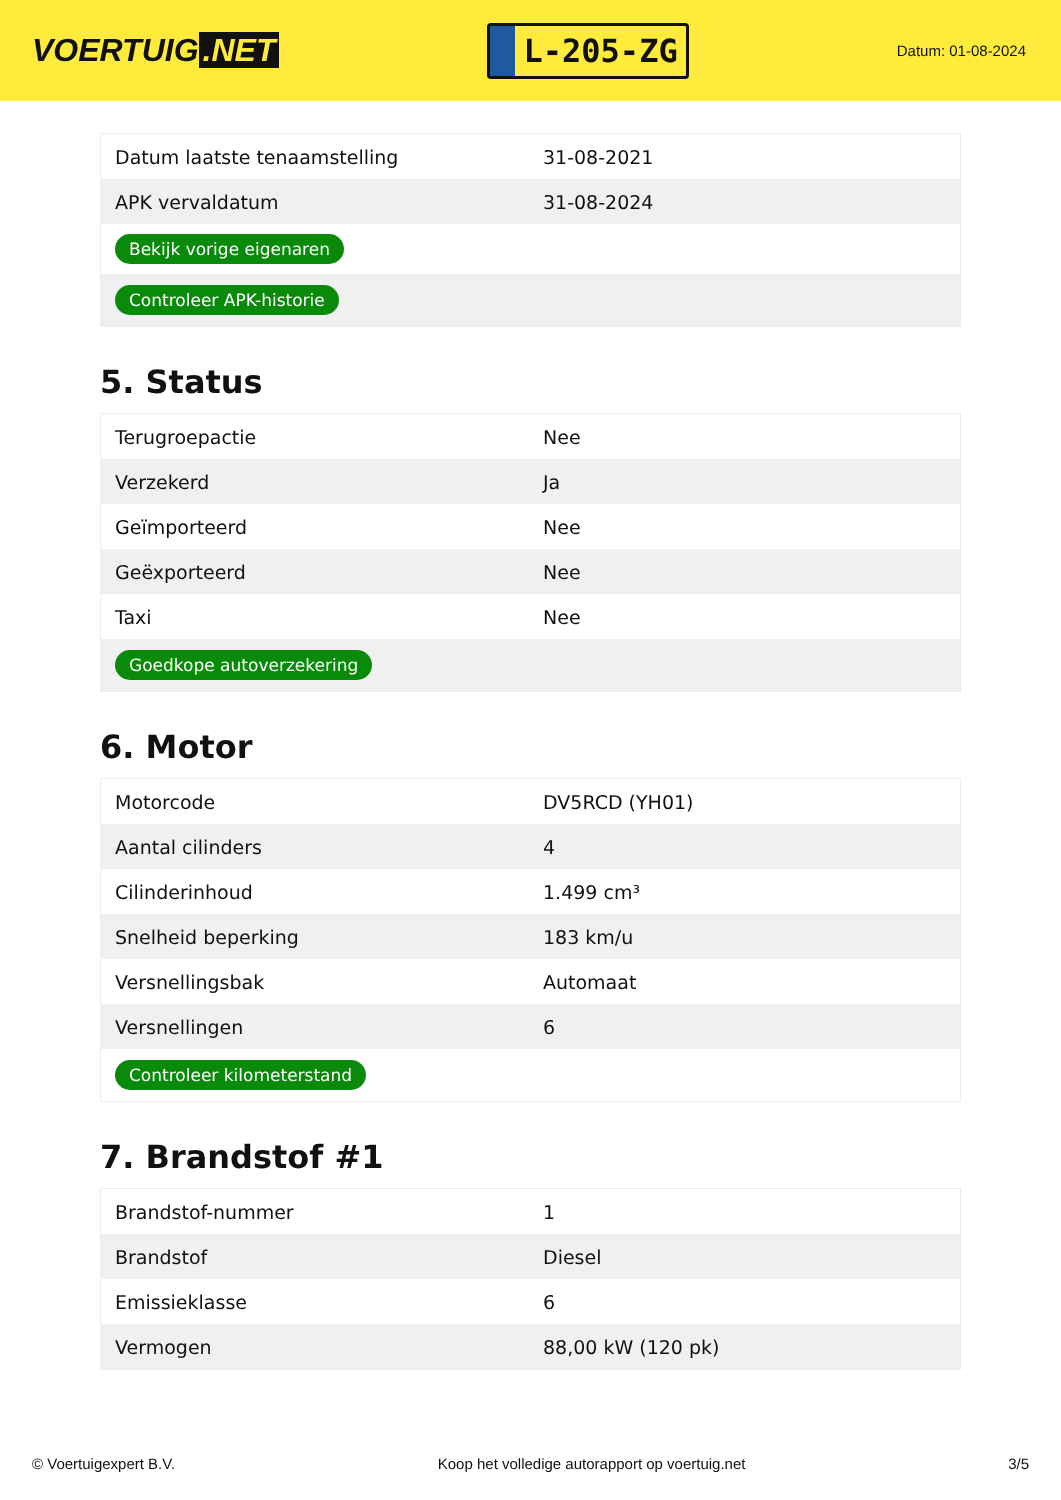VOERTUIG.NET
L-205-ZG
Datum: 01-08-2024
| Datum laatste tenaamstelling | 31-08-2021 |
| APK vervaldatum | 31-08-2024 |
| Bekijk vorige eigenaren | |
| Controleer APK-historie | |
5. Status
| Terugroepactie | Nee |
| Verzekerd | Ja |
| Geïmporteerd | Nee |
| Geëxporteerd | Nee |
| Taxi | Nee |
| Goedkope autoverzekering | |
6. Motor
| Motorcode | DV5RCD (YH01) |
| Aantal cilinders | 4 |
| Cilinderinhoud | 1.499 cm³ |
| Snelheid beperking | 183 km/u |
| Versnellingsbak | Automaat |
| Versnellingen | 6 |
| Controleer kilometerstand | |
7. Brandstof #1
| Brandstof-nummer | 1 |
| Brandstof | Diesel |
| Emissieklasse | 6 |
| Vermogen | 88,00 kW (120 pk) |
© Voertuigexpert B.V. Koop het volledige autorapport op voertuig.net 3/5